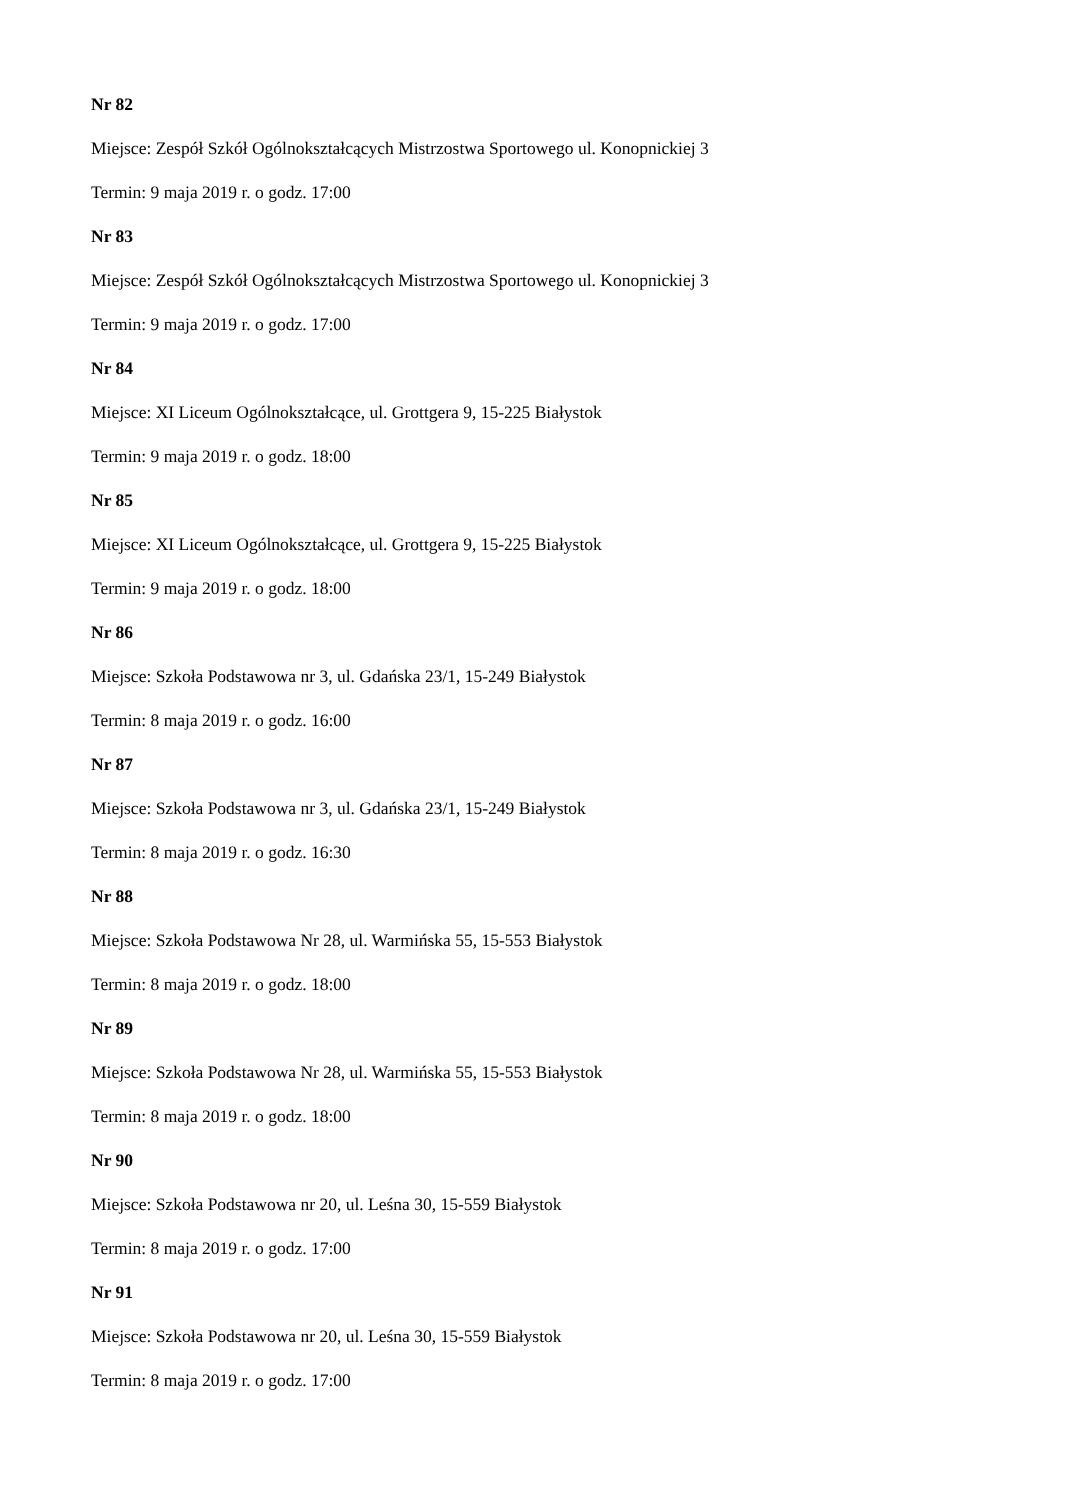Nr 82
Miejsce: Zespół Szkół Ogólnokształcących Mistrzostwa Sportowego ul. Konopnickiej 3
Termin: 9 maja 2019 r. o godz. 17:00
Nr 83
Miejsce: Zespół Szkół Ogólnokształcących Mistrzostwa Sportowego ul. Konopnickiej 3
Termin: 9 maja 2019 r. o godz. 17:00
Nr 84
Miejsce: XI Liceum Ogólnokształcące, ul. Grottgera 9, 15-225 Białystok
Termin: 9 maja 2019 r. o godz. 18:00
Nr 85
Miejsce: XI Liceum Ogólnokształcące, ul. Grottgera 9, 15-225 Białystok
Termin: 9 maja 2019 r. o godz. 18:00
Nr 86
Miejsce: Szkoła Podstawowa nr 3, ul. Gdańska 23/1, 15-249 Białystok
Termin: 8 maja 2019 r. o godz. 16:00
Nr 87
Miejsce: Szkoła Podstawowa nr 3, ul. Gdańska 23/1, 15-249 Białystok
Termin: 8 maja 2019 r. o godz. 16:30
Nr 88
Miejsce: Szkoła Podstawowa Nr 28, ul. Warmińska 55, 15-553 Białystok
Termin: 8 maja 2019 r. o godz. 18:00
Nr 89
Miejsce: Szkoła Podstawowa Nr 28, ul. Warmińska 55, 15-553 Białystok
Termin: 8 maja 2019 r. o godz. 18:00
Nr 90
Miejsce: Szkoła Podstawowa nr 20, ul. Leśna 30, 15-559 Białystok
Termin: 8 maja 2019 r. o godz. 17:00
Nr 91
Miejsce: Szkoła Podstawowa nr 20, ul. Leśna 30, 15-559 Białystok
Termin: 8 maja 2019 r. o godz. 17:00